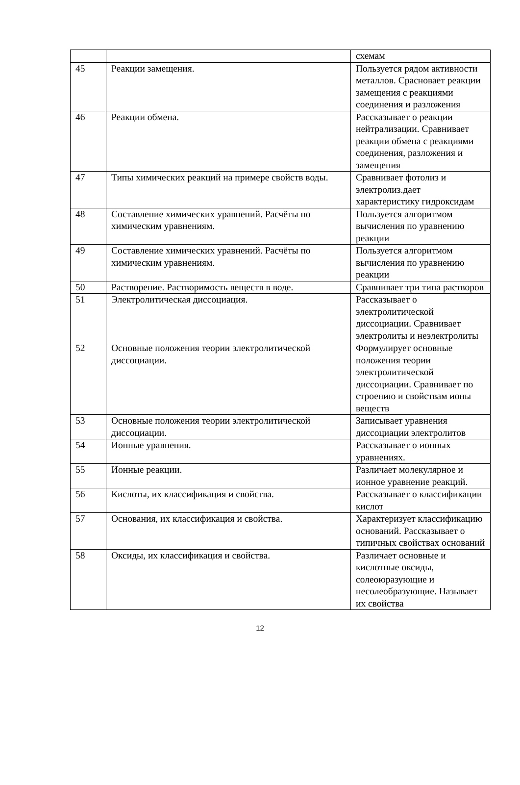| | | схемам |
| 45 | Реакции замещения. | Пользуется рядом активности металлов. Срасновает реакции замещения с реакциями соединения и разложения |
| 46 | Реакции обмена. | Рассказывает о реакции нейтрализации. Сравнивает реакции обмена с реакциями соединения, разложения и замещения |
| 47 | Типы химических реакций на примере свойств воды. | Сравнивает фотолиз и электролиз.дает характеристику гидроксидам |
| 48 | Составление химических уравнений. Расчёты по химическим уравнениям. | Пользуется алгоритмом вычисления по уравнению реакции |
| 49 | Составление химических уравнений. Расчёты по химическим уравнениям. | Пользуется алгоритмом вычисления по уравнению реакции |
| 50 | Растворение. Растворимость веществ в воде. | Сравнивает три типа растворов |
| 51 | Электролитическая диссоциация. | Рассказывает о электролитической диссоциации. Сравнивает электролиты и неэлектролиты |
| 52 | Основные положения теории электролитической диссоциации. | Формулирует основные положения теории электролитической диссоциации. Сравнивает по строению и свойствам ионы веществ |
| 53 | Основные положения теории электролитической диссоциации. | Записывает уравнения диссоциации электролитов |
| 54 | Ионные уравнения. | Рассказывает о ионных уравнениях. |
| 55 | Ионные реакции. | Различает молекулярное и ионное уравнение реакций. |
| 56 | Кислоты, их классификация и свойства. | Рассказывает о классификации кислот |
| 57 | Основания, их классификация и свойства. | Характеризует классификацию оснований. Рассказывает о типичных свойствах оснований |
| 58 | Оксиды, их классификация и свойства. | Различает основные и кислотные оксиды, солеоюразующие и несолеобразующие. Называет их свойства |
12